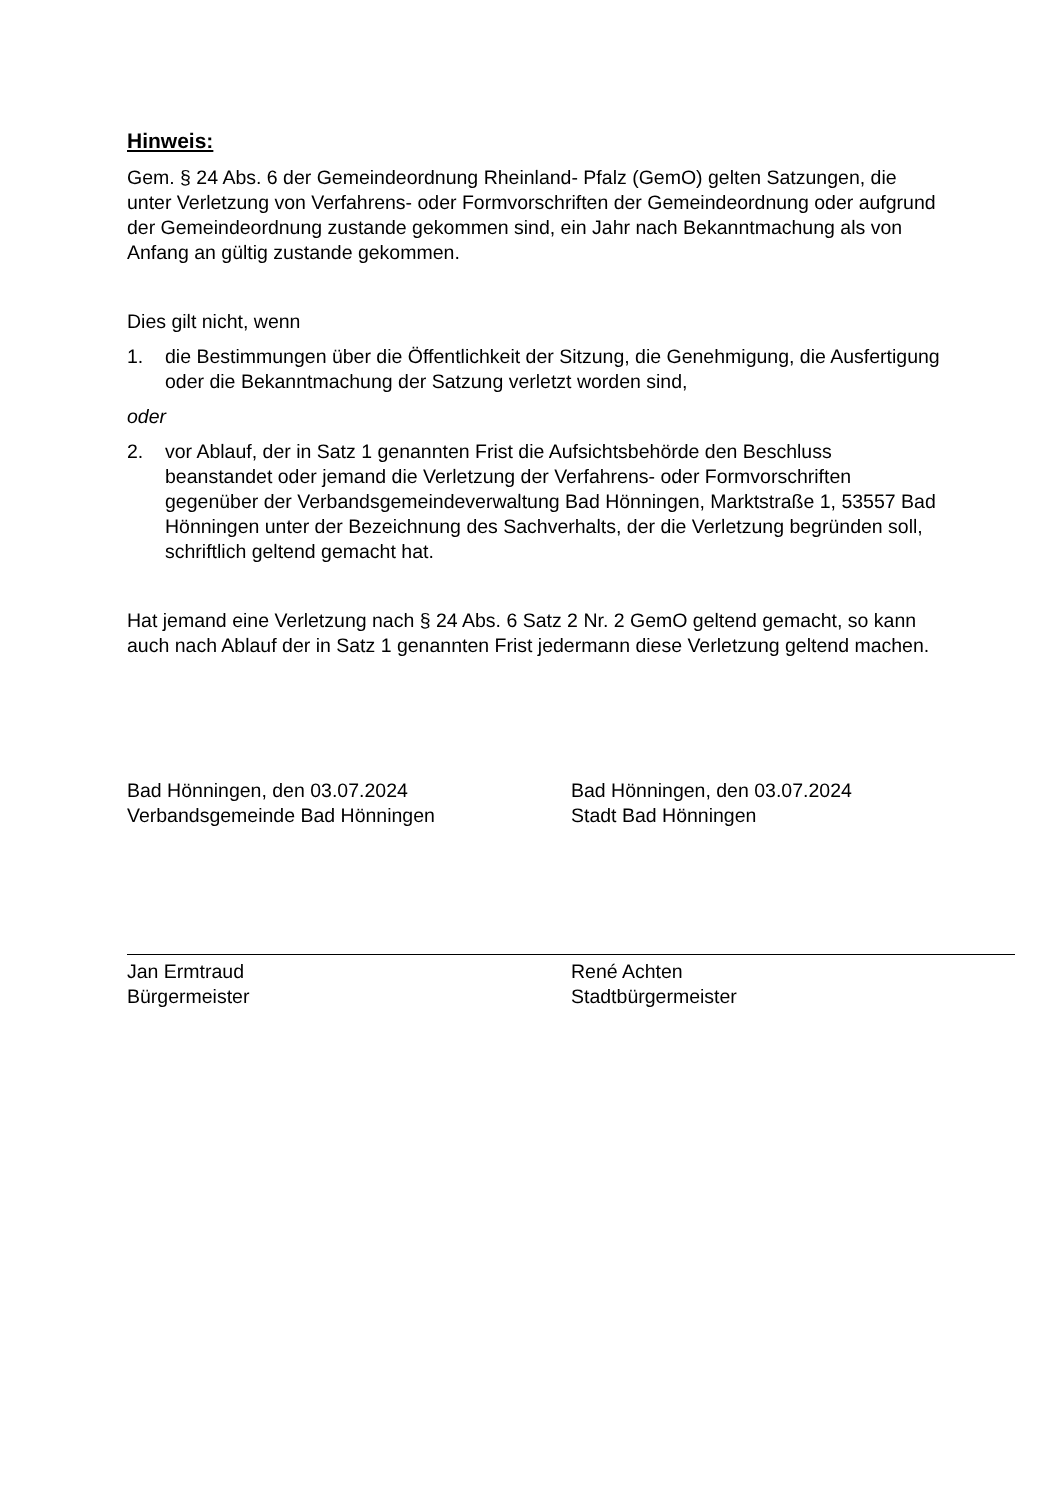Hinweis:
Gem. § 24 Abs. 6 der Gemeindeordnung Rheinland- Pfalz (GemO) gelten Satzungen, die unter Verletzung von Verfahrens- oder Formvorschriften der Gemeindeordnung oder aufgrund der Gemeindeordnung zustande gekommen sind, ein Jahr nach Bekanntmachung als von Anfang an gültig zustande gekommen.
Dies gilt nicht, wenn
1. die Bestimmungen über die Öffentlichkeit der Sitzung, die Genehmigung, die Ausfertigung oder die Bekanntmachung der Satzung verletzt worden sind,
oder
2. vor Ablauf, der in Satz 1 genannten Frist die Aufsichtsbehörde den Beschluss beanstandet oder jemand die Verletzung der Verfahrens- oder Formvorschriften gegenüber der Verbandsgemeindeverwaltung Bad Hönningen, Marktstraße 1, 53557 Bad Hönningen unter der Bezeichnung des Sachverhalts, der die Verletzung begründen soll, schriftlich geltend gemacht hat.
Hat jemand eine Verletzung nach § 24 Abs. 6 Satz 2 Nr. 2 GemO geltend gemacht, so kann auch nach Ablauf der in Satz 1 genannten Frist jedermann diese Verletzung geltend machen.
Bad Hönningen, den 03.07.2024
Verbandsgemeinde Bad Hönningen
Jan Ermtraud
Bürgermeister
Bad Hönningen, den 03.07.2024
Stadt Bad Hönningen
René Achten
Stadtbürgermeister